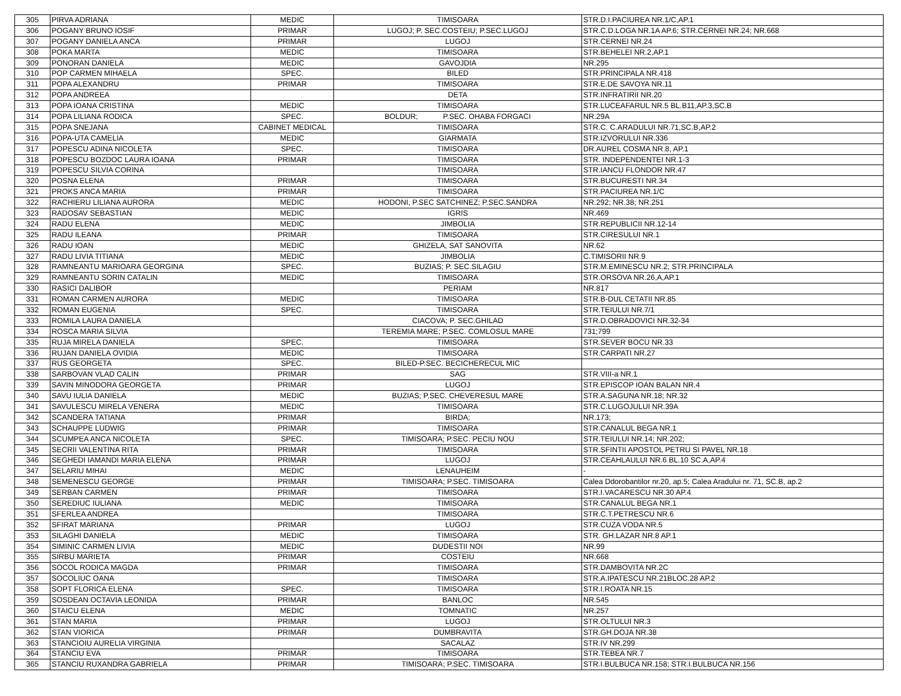| 305 | PIRVA ADRIANA | MEDIC | TIMISOARA | STR.D.I.PACIUREA NR.1/C,AP.1 |
| 306 | POGANY BRUNO IOSIF | PRIMAR | LUGOJ; P. SEC.COSTEIU; P.SEC.LUGOJ | STR.C.D.LOGA NR.1A AP.6; STR.CERNEI NR.24; NR.668 |
| 307 | POGANY DANIELA ANCA | PRIMAR | LUGOJ | STR.CERNEI NR.24 |
| 308 | POKA MARTA | MEDIC | TIMISOARA | STR.BEHELEI NR.2,AP.1 |
| 309 | PONORAN DANIELA | MEDIC | GAVOJDIA | NR.295 |
| 310 | POP CARMEN MIHAELA | SPEC. | BILED | STR.PRINCIPALA NR.418 |
| 311 | POPA ALEXANDRU | PRIMAR | TIMISOARA | STR.E.DE SAVOYA NR.11 |
| 312 | POPA ANDREEA | | DETA | STR.INFRATIRII NR.20 |
| 313 | POPA IOANA CRISTINA | MEDIC | TIMISOARA | STR.LUCEAFARUL NR.5 BL.B11,AP.3,SC.B |
| 314 | POPA LILIANA RODICA | SPEC. | BOLDUR; P.SEC. OHABA FORGACI | NR.29A |
| 315 | POPA SNEJANA | CABINET MEDICAL | TIMISOARA | STR.C. C.ARADULUI NR.71,SC.B,AP.2 |
| 316 | POPA-UTA CAMELIA | MEDIC | GIARMATA | STR.IZVORULUI NR.336 |
| 317 | POPESCU ADINA NICOLETA | SPEC. | TIMISOARA | DR.AUREL COSMA NR.8, AP.1 |
| 318 | POPESCU BOZDOC LAURA IOANA | PRIMAR | TIMISOARA | STR. INDEPENDENTEI NR.1-3 |
| 319 | POPESCU SILVIA CORINA | | TIMISOARA | STR.IANCU FLONDOR NR.47 |
| 320 | POSNA ELENA | PRIMAR | TIMISOARA | STR.BUCURESTI NR.34 |
| 321 | PROKS ANCA MARIA | PRIMAR | TIMISOARA | STR.PACIUREA NR.1/C |
| 322 | RACHIERU LILIANA AURORA | MEDIC | HODONI, P.SEC SATCHINEZ; P.SEC.SANDRA | NR.292; NR.38; NR.251 |
| 323 | RADOSAV SEBASTIAN | MEDIC | IGRIS | NR.469 |
| 324 | RADU ELENA | MEDIC | JIMBOLIA | STR.REPUBLICII NR.12-14 |
| 325 | RADU ILEANA | PRIMAR | TIMISOARA | STR.CIRESULUI NR.1 |
| 326 | RADU IOAN | MEDIC | GHIZELA, SAT SANOVITA | NR.62 |
| 327 | RADU LIVIA TITIANA | MEDIC | JIMBOLIA | C.TIMISORII NR.9 |
| 328 | RAMNEANTU MARIOARA GEORGINA | SPEC. | BUZIAS; P. SEC.SILAGIU | STR.M.EMINESCU NR.2; STR.PRINCIPALA |
| 329 | RAMNEANTU SORIN CATALIN | MEDIC | TIMISOARA | STR.ORSOVA NR.26,A,AP.1 |
| 330 | RASICI DALIBOR | | PERIAM | NR.817 |
| 331 | ROMAN CARMEN AURORA | MEDIC | TIMISOARA | STR.B-DUL CETATII NR.85 |
| 332 | ROMAN EUGENIA | SPEC. | TIMISOARA | STR.TEIULUI NR.7/1 |
| 333 | ROMILA LAURA DANIELA | | CIACOVA; P. SEC.GHILAD | STR.D.OBRADOVICI NR.32-34 |
| 334 | ROSCA MARIA SILVIA | | TEREMIA MARE; P.SEC. COMLOSUL MARE | 731;799 |
| 335 | RUJA MIRELA DANIELA | SPEC. | TIMISOARA | STR.SEVER BOCU NR.33 |
| 336 | RUJAN DANIELA OVIDIA | MEDIC | TIMISOARA | STR.CARPATI NR.27 |
| 337 | RUS GEORGETA | SPEC. | BILED-P.SEC. BECICHERECUL MIC | |
| 338 | SARBOVAN VLAD CALIN | PRIMAR | SAG | STR.VIII-a NR.1 |
| 339 | SAVIN MINODORA GEORGETA | PRIMAR | LUGOJ | STR.EPISCOP IOAN BALAN NR.4 |
| 340 | SAVU IULIA DANIELA | MEDIC | BUZIAS; P.SEC. CHEVERESUL MARE | STR.A.SAGUNA NR.18; NR.32 |
| 341 | SAVULESCU MIRELA VENERA | MEDIC | TIMISOARA | STR.C.LUGOJULUI NR.39A |
| 342 | SCANDERA TATIANA | PRIMAR | BIRDA; | NR.173; |
| 343 | SCHAUPPE LUDWIG | PRIMAR | TIMISOARA | STR.CANALUL BEGA NR.1 |
| 344 | SCUMPEA ANCA NICOLETA | SPEC. | TIMISOARA; P.SEC. PECIU NOU | STR.TEIULUI NR.14; NR.202; |
| 345 | SECRII VALENTINA RITA | PRIMAR | TIMISOARA | STR.SFINTII APOSTOL PETRU SI PAVEL NR.18 |
| 346 | SEGHEDI IAMANDI MARIA ELENA | PRIMAR | LUGOJ | STR.CEAHLAULUI NR.6 BL.10 SC.A,AP.4 |
| 347 | SELARIU MIHAI | MEDIC | LENAUHEIM | - |
| 348 | SEMENESCU GEORGE | PRIMAR | TIMISOARA; P.SEC. TIMISOARA | Calea Ddorobantilor nr.20, ap.5; Calea Aradului nr. 71, SC.B, ap.2 |
| 349 | SERBAN CARMEN | PRIMAR | TIMISOARA | STR.I.VACARESCU NR.30 AP.4 |
| 350 | SEREDIUC IULIANA | MEDIC | TIMISOARA | STR.CANALUL BEGA NR.1 |
| 351 | SFERLEA ANDREA | | TIMISOARA | STR.C.T.PETRESCU NR.6 |
| 352 | SFIRAT MARIANA | PRIMAR | LUGOJ | STR.CUZA VODA NR.5 |
| 353 | SILAGHI DANIELA | MEDIC | TIMISOARA | STR. GH.LAZAR NR.8 AP.1 |
| 354 | SIMINIC CARMEN LIVIA | MEDIC | DUDESTII NOI | NR.99 |
| 355 | SIRBU MARIETA | PRIMAR | COSTEIU | NR.668 |
| 356 | SOCOL RODICA MAGDA | PRIMAR | TIMISOARA | STR.DAMBOVITA NR.2C |
| 357 | SOCOLIUC OANA | | TIMISOARA | STR.A.IPATESCU NR.21BLOC.28 AP.2 |
| 358 | SOPT FLORICA ELENA | SPEC. | TIMISOARA | STR.I.ROATA NR.15 |
| 359 | SOSDEAN OCTAVIA LEONIDA | PRIMAR | BANLOC | NR.545 |
| 360 | STAICU ELENA | MEDIC | TOMNATIC | NR.257 |
| 361 | STAN MARIA | PRIMAR | LUGOJ | STR.OLTULUI NR.3 |
| 362 | STAN VIORICA | PRIMAR | DUMBRAVITA | STR.GH.DOJA NR.38 |
| 363 | STANCIOIU AURELIA VIRGINIA | | SACALAZ | STR.IV NR.299 |
| 364 | STANCIU EVA | PRIMAR | TIMISOARA | STR.TEBEA NR.7 |
| 365 | STANCIU RUXANDRA GABRIELA | PRIMAR | TIMISOARA; P.SEC. TIMISOARA | STR.I.BULBUCA NR.158; STR.I.BULBUCA NR.156 |